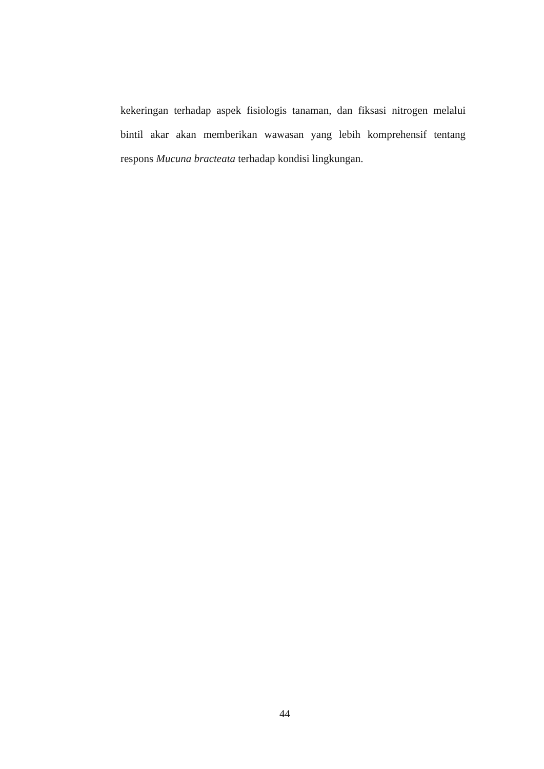kekeringan terhadap aspek fisiologis tanaman, dan fiksasi nitrogen melalui bintil akar akan memberikan wawasan yang lebih komprehensif tentang respons Mucuna bracteata terhadap kondisi lingkungan.
44